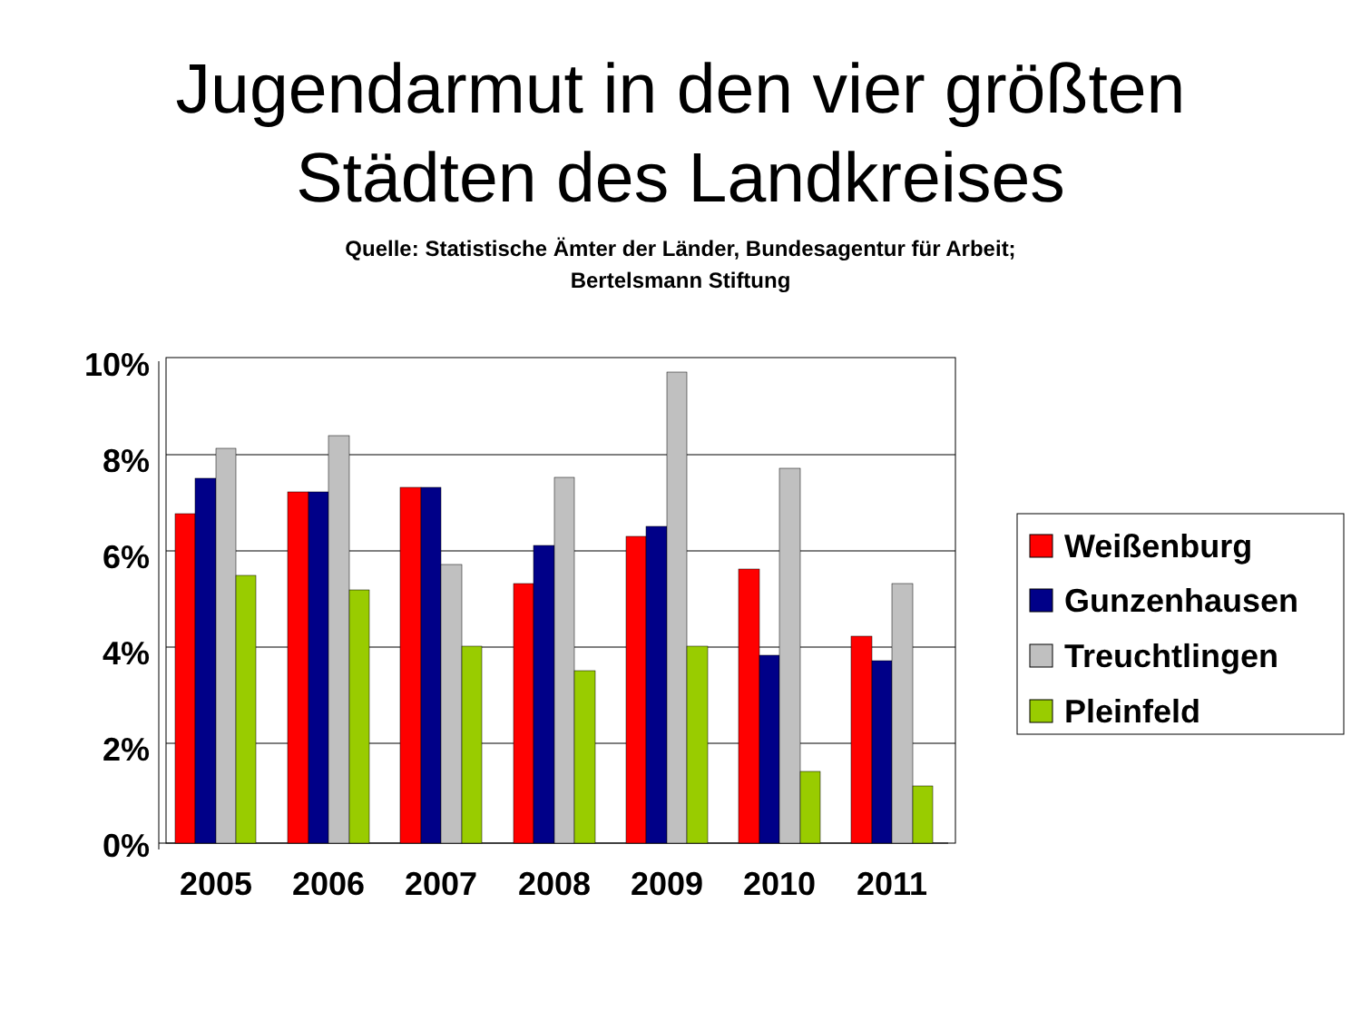Jugendarmut in den vier größten
Städten des Landkreises
Quelle: Statistische Ämter der Länder, Bundesagentur für Arbeit;
Bertelsmann Stiftung
10%
8%
6%
4%
2%
0%
2005
2006
2007
2008
2009
2010
2011
Weißenburg
Gunzenhausen
Treuchtlingen
Pleinfeld